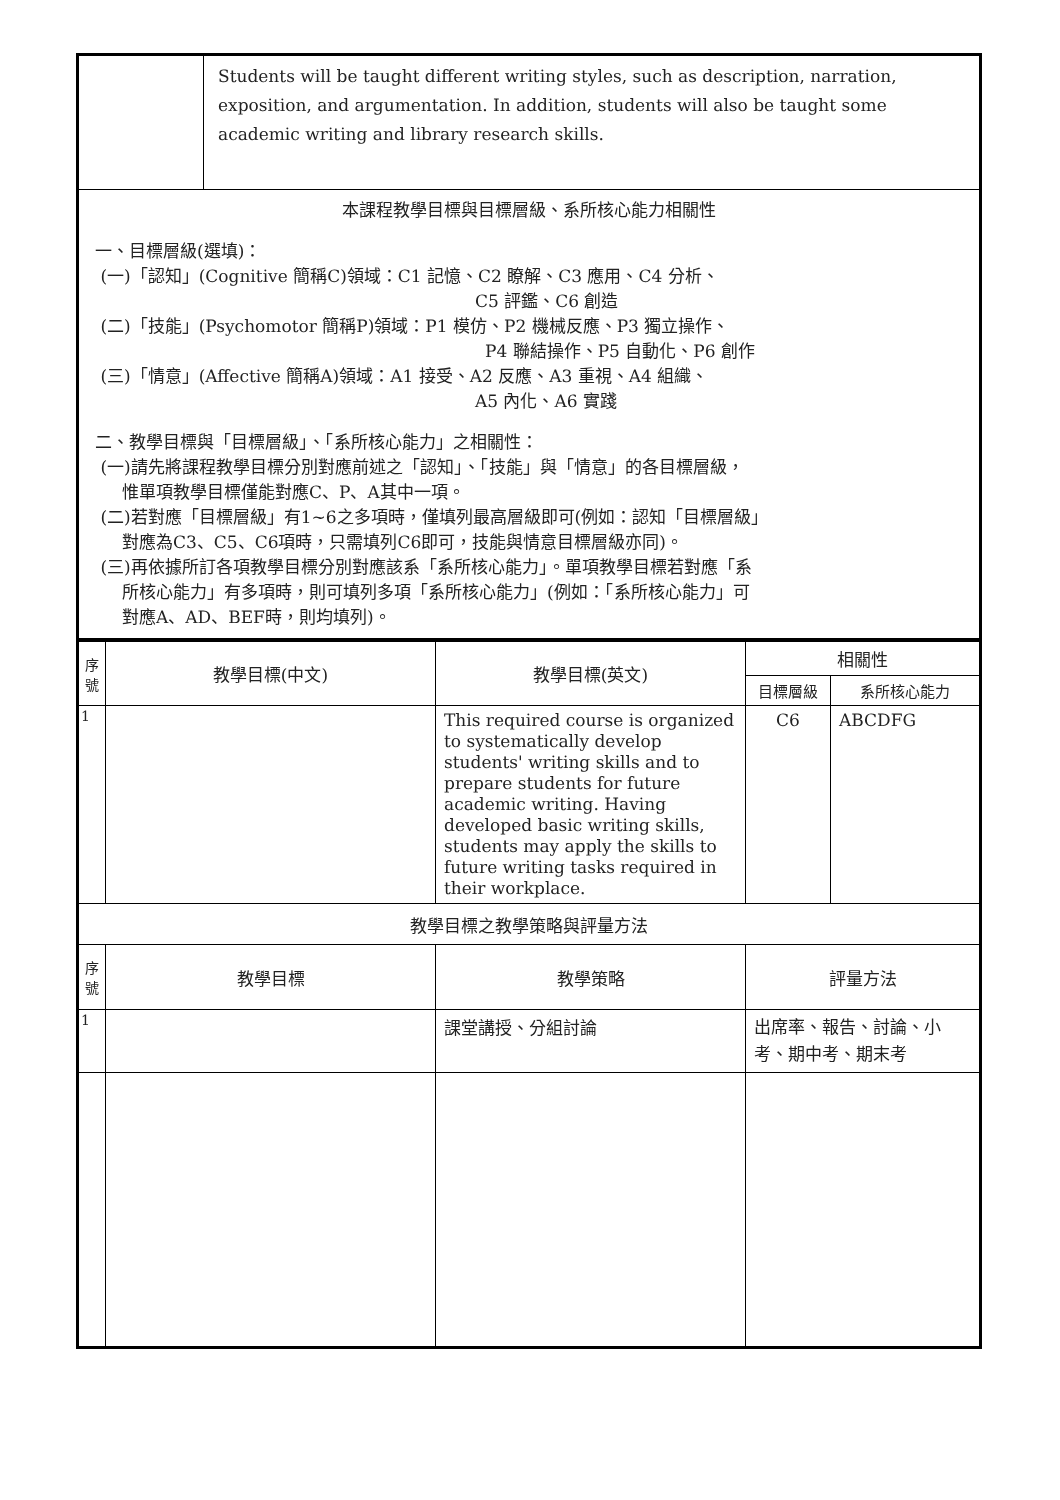| | Students will be taught different writing styles, such as description, narration, exposition, and argumentation. In addition, students will also be taught some academic writing and library research skills. |
| 本課程教學目標與目標層級、系所核心能力相關性 一、目標層級(選填)： (一)「認知」(Cognitive 簡稱C)領域：C1 記憶、C2 瞭解、C3 應用、C4 分析、 C5 評鑑、C6 創造 (二)「技能」(Psychomotor 簡稱P)領域：P1 模仿、P2 機械反應、P3 獨立操作、 P4 聯結操作、P5 自動化、P6 創作 (三)「情意」(Affective 簡稱A)領域：A1 接受、A2 反應、A3 重視、A4 組織、 A5 內化、A6 實踐 二、教學目標與「目標層級」、「系所核心能力」之相關性： (一)請先將課程教學目標分別對應前述之「認知」、「技能」與「情意」的各目標層級， 惟單項教學目標僅能對應C、P、A其中一項。 (二)若對應「目標層級」有1~6之多項時，僅填列最高層級即可(例如：認知「目標層級」 對應為C3、C5、C6項時，只需填列C6即可，技能與情意目標層級亦同)。 (三)再依據所訂各項教學目標分別對應該系「系所核心能力」。單項教學目標若對應「系 所核心能力」有多項時，則可填列多項「系所核心能力」(例如：「系所核心能力」可 對應A、AD、BEF時，則均填列)。 | |
| 序 號 | 教學目標(中文) | 教學目標(英文) | 相關性 | |
| --- | --- | --- | --- | --- |
| | | | 目標層級 | 系所核心能力 |
| 1 | | This required course is organized to systematically develop students' writing skills and to prepare students for future academic writing. Having developed basic writing skills, students may apply the skills to future writing tasks required in their workplace. | C6 | ABCDFG |
| 教學目標之教學策略與評量方法 | | | | |
| 序 號 | 教學目標 | 教學策略 | 評量方法 | |
| 1 | | 課堂講授、分組討論 | 出席率、報告、討論、小考、期中考、期末考 | |